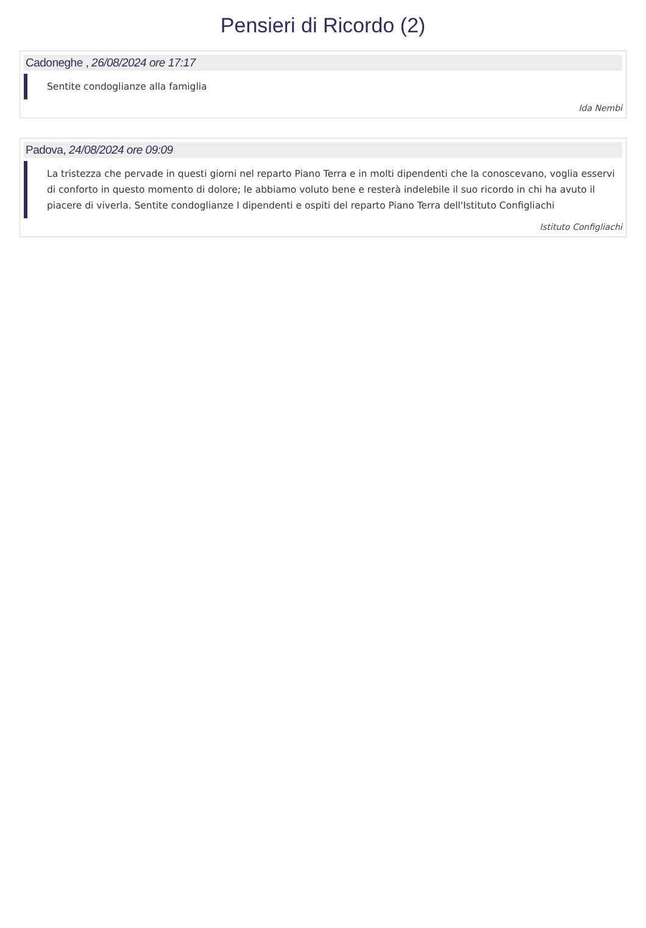Pensieri di Ricordo (2)
Cadoneghe , 26/08/2024 ore 17:17
Sentite condoglianze alla famiglia
Ida Nembi
Padova, 24/08/2024 ore 09:09
La tristezza che pervade in questi giorni nel reparto Piano Terra e in molti dipendenti che la conoscevano, voglia esservi di conforto in questo momento di dolore; le abbiamo voluto bene e resterà indelebile il suo ricordo in chi ha avuto il piacere di viverla. Sentite condoglianze I dipendenti e ospiti del reparto Piano Terra dell'Istituto Configliachi
Istituto Configliachi